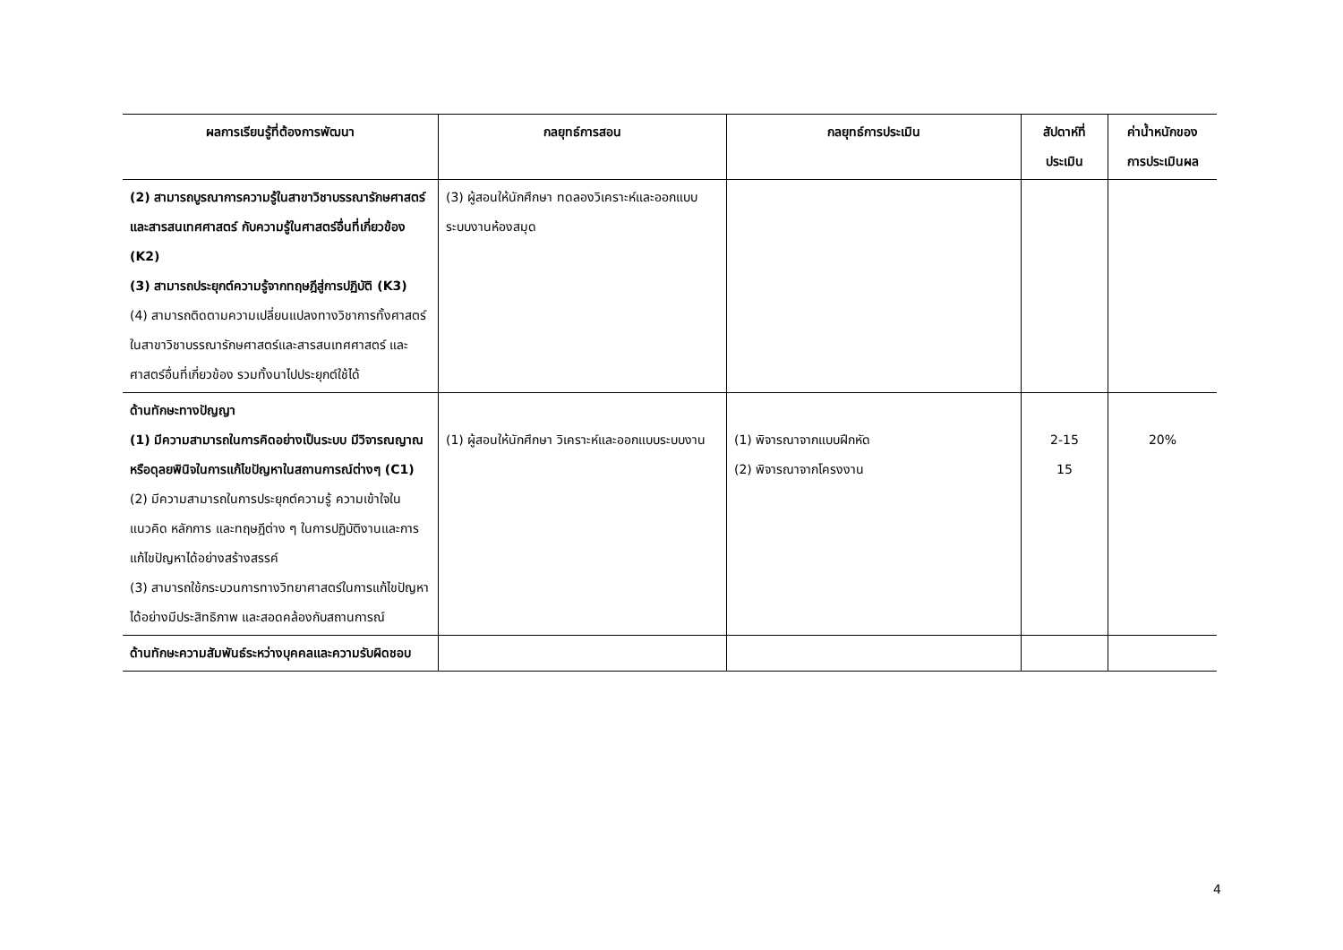| ผลการเรียนรู้ที่ต้องการพัฒนา | กลยุทธ์การสอน | กลยุทธ์การประเมิน | สัปดาห์ที่ ประเมิน | ค่าน้ำหนักของ การประเมินผล |
| --- | --- | --- | --- | --- |
| (2) สามารถบูรณาการความรู้ในสาขาวิชาบรรณารักษศาสตร์และสารสนเทศศาสตร์ กับความรู้ในศาสตร์อื่นที่เกี่ยวข้อง (K2) (3) สามารถประยุกต์ความรู้จากทฤษฎีสู่การปฏิบัติ (K3) (4) สามารถติดตามความเปลี่ยนแปลงทางวิชาการทั้งศาสตร์ในสาขาวิชาบรรณารักษศาสตร์และสารสนเทศศาสตร์ และศาสตร์อื่นที่เกี่ยวข้อง รวมทั้งนาไปประยุกต์ใช้ได้ | (3) ผู้สอนให้นักศึกษา ทดลองวิเคราะห์และออกแบบระบบงานห้องสมุด | | | |
| ด้านทักษะทางปัญญา (1) มีความสามารถในการคิดอย่างเป็นระบบ มีวิจารณญาณหรือดุลยพินิจในการแก้ไขปัญหาในสถานการณ์ต่างๆ (C1) (2) มีความสามารถในการประยุกต์ความรู้ ความเข้าใจในแนวคิด หลักการ และทฤษฎีต่าง ๆ ในการปฏิบัติงานและการแก้ไขปัญหาได้อย่างสร้างสรรค์ (3) สามารถใช้กระบวนการทางวิทยาศาสตร์ในการแก้ไขปัญหาได้อย่างมีประสิทธิภาพ และสอดคล้องกับสถานการณ์ | (1) ผู้สอนให้นักศึกษา วิเคราะห์และออกแบบระบบงาน | (1) พิจารณาจากแบบฝึกหัด (2) พิจารณาจากโครงงาน | 2-15 15 | 20% |
| ด้านทักษะความสัมพันธ์ระหว่างบุคคลและความรับผิดชอบ | | | | |
4